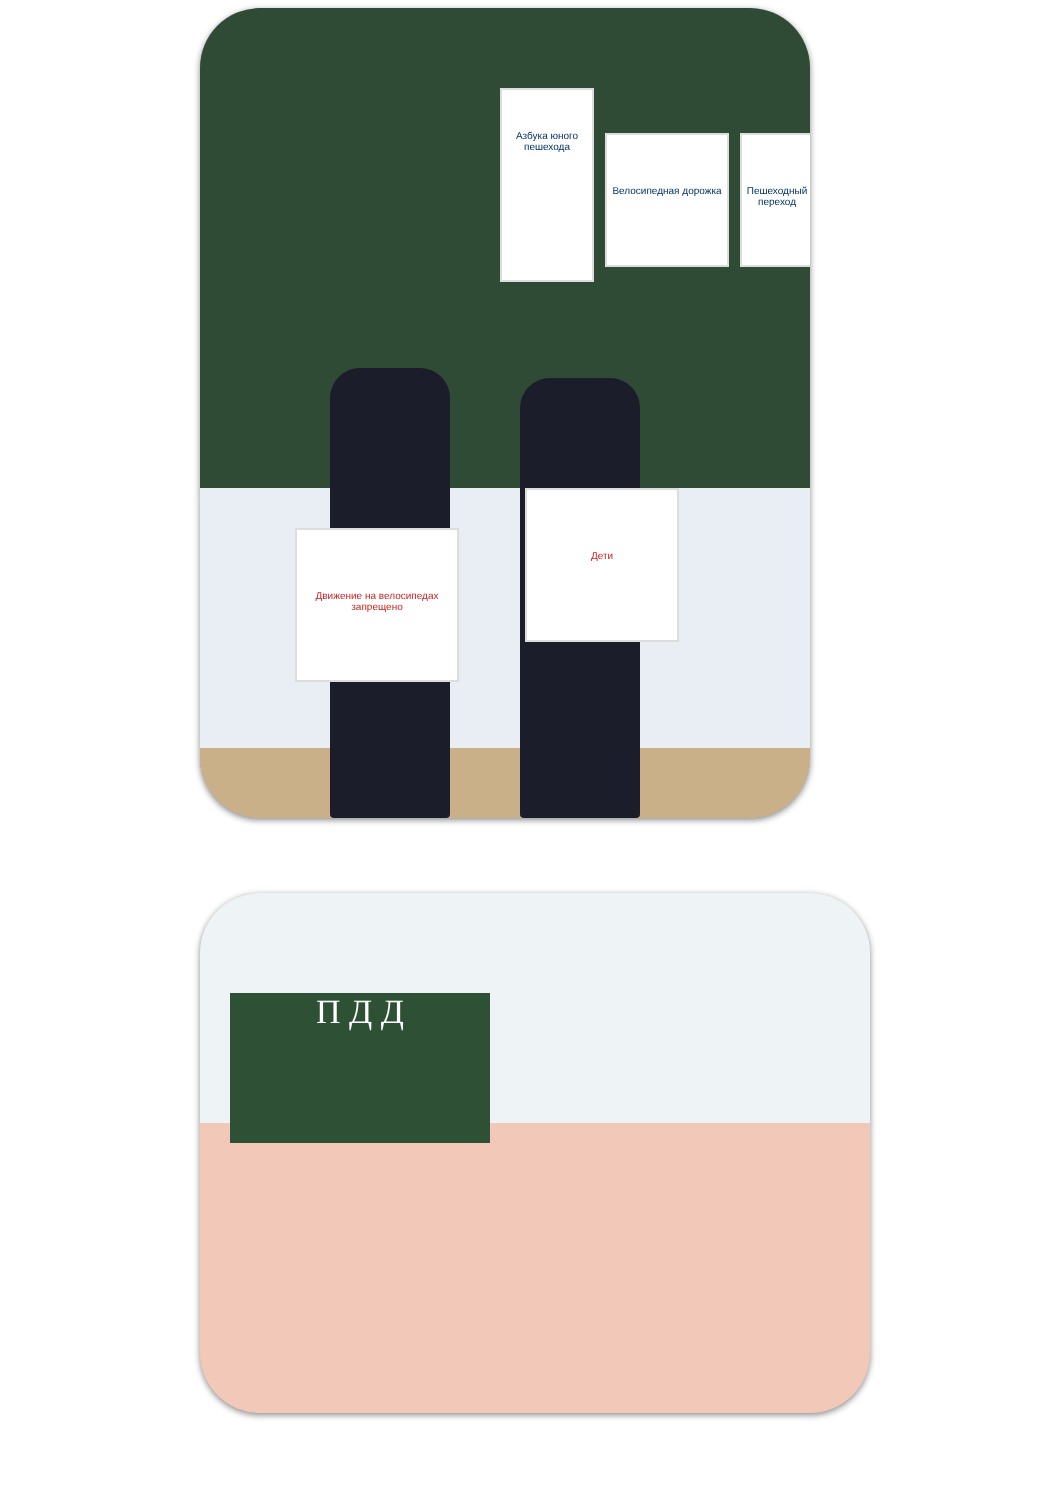Движение на велосипедах запрещено
Дети
Азбука юного пешехода
Велосипедная дорожка
Пешеходный переход
П Д Д